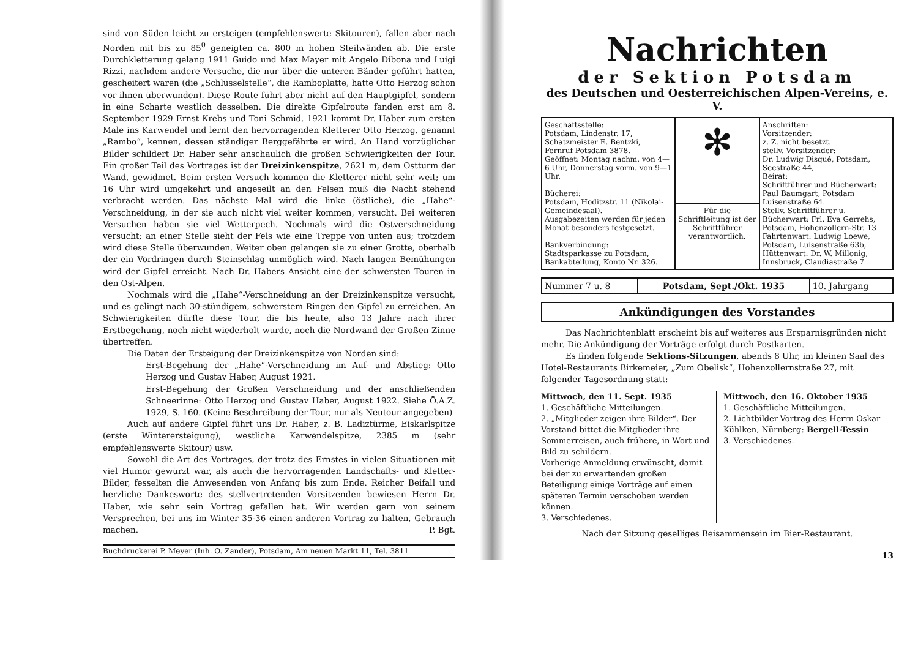sind von Süden leicht zu ersteigen (empfehlenswerte Skitouren), fallen aber nach Norden mit bis zu 85<sup>0</sup> geneigten ca. 800 m hohen Steilwänden ab. Die erste Durchkletterung gelang 1911 Guido und Max Mayer mit Angelo Dibona und Luigi Rizzi, nachdem andere Versuche, die nur über die unteren Bänder geführt hatten, gescheitert waren (die „Schlüsselstelle“, die Ramboplatte, hatte Otto Herzog schon vor ihnen überwunden). Diese Route führt aber nicht auf den Hauptgipfel, sondern in eine Scharte westlich desselben. Die direkte Gipfelroute fanden erst am 8. September 1929 Ernst Krebs und Toni Schmid. 1921 kommt Dr. Haber zum ersten Male ins Karwendel und lernt den hervorragenden Kletterer Otto Herzog, genannt „Rambo“, kennen, dessen ständiger Berggefährte er wird. An Hand vorzüglicher Bilder schildert Dr. Haber sehr anschaulich die großen Schwierigkeiten der Tour. Ein großer Teil des Vortrages ist der Dreizinkenspitze, 2621 m, dem Ostturm der Wand, gewidmet. Beim ersten Versuch kommen die Kletterer nicht sehr weit; um 16 Uhr wird umgekehrt und angeseilt an den Felsen muß die Nacht stehend verbracht werden. Das nächste Mal wird die linke (östliche), die „Hahe“-Verschneidung, in der sie auch nicht viel weiter kommen, versucht. Bei weiteren Versuchen haben sie viel Wetterpech. Nochmals wird die Ostverschneidung versucht; an einer Stelle sieht der Fels wie eine Treppe von unten aus; trotzdem wird diese Stelle überwunden. Weiter oben gelangen sie zu einer Grotte, oberhalb der ein Vordringen durch Steinschlag unmöglich wird. Nach langen Bemühungen wird der Gipfel erreicht. Nach Dr. Habers Ansicht eine der schwersten Touren in den Ost-Alpen.
Nochmals wird die „Hahe“-Verschneidung an der Dreizinkenspitze versucht, und es gelingt nach 30-stündigem, schwerstem Ringen den Gipfel zu erreichen. An Schwierigkeiten dürfte diese Tour, die bis heute, also 13 Jahre nach ihrer Erstbegehung, noch nicht wiederholt wurde, noch die Nordwand der Großen Zinne übertreffen.
Die Daten der Ersteigung der Dreizinkenspitze von Norden sind:
Erst-Begehung der „Hahe“-Verschneidung im Auf- und Abstieg: Otto Herzog und Gustav Haber, August 1921.
Erst-Begehung der Großen Verschneidung und der anschließenden Schneerinne: Otto Herzog und Gustav Haber, August 1922. Siehe Ö.A.Z. 1929, S. 160. (Keine Beschreibung der Tour, nur als Neutour angegeben)
Auch auf andere Gipfel führt uns Dr. Haber, z. B. Ladiztürme, Eiskarlspitze (erste Winterersteigung), westliche Karwendelspitze, 2385 m (sehr empfehlenswerte Skitour) usw.
Sowohl die Art des Vortrages, der trotz des Ernstes in vielen Situationen mit viel Humor gewürzt war, als auch die hervorragenden Landschafts- und Kletter-Bilder, fesselten die Anwesenden von Anfang bis zum Ende. Reicher Beifall und herzliche Dankesworte des stellvertretenden Vorsitzenden bewiesen Herrn Dr. Haber, wie sehr sein Vortrag gefallen hat. Wir werden gern von seinem Versprechen, bei uns im Winter 35-36 einen anderen Vortrag zu halten, Gebrauch machen. P. Bgt.
Buchdruckerei P. Meyer (Inh. O. Zander), Potsdam, Am neuen Markt 11, Tel. 3811
Nachrichten
der Sektion Potsdam
des Deutschen und Oesterreichischen Alpen-Vereins, e. V.
| Geschäftsstelle: Potsdam, Lindenstr. 17, Schatzmeister E. Bentzki, Fernruf Potsdam 3878. Geöffnet: Montag nachm. von 4—6 Uhr, Donnerstag vorm. von 9—1 Uhr. Bücherei: Potsdam, Hoditzstr. 11 (Nikolai-Gemeindesaal). Ausgabezeiten werden für jeden Monat besonders festgesetzt. Bankverbindung: Stadtsparkasse zu Potsdam, Bankabteilung, Konto Nr. 326. | ✻ | Anschriften: Vorsitzender: z. Z. nicht besetzt. stellv. Vorsitzender: Dr. Ludwig Disqué, Potsdam, Seestraße 44, Beirat: Schriftführer und Bücherwart: Paul Baumgart, Potsdam Luisenstraße 64. Stellv. Schriftführer u. Bücherwart: Frl. Eva Gerrehs, Potsdam, Hohenzollern-Str. 13 Fahrtenwart: Ludwig Loewe, Potsdam, Luisenstraße 63b, Hüttenwart: Dr. W. Millonig, Innsbruck, Claudiastraße 7 |
| | Für die Schriftleitung ist der Schriftführer verantwortlich. | |
| Nummer 7 u. 8 | Potsdam, Sept./Okt. 1935 | 10. Jahrgang |
Ankündigungen des Vorstandes
Das Nachrichtenblatt erscheint bis auf weiteres aus Ersparnisgründen nicht mehr. Die Ankündigung der Vorträge erfolgt durch Postkarten.
Es finden folgende Sektions-Sitzungen, abends 8 Uhr, im kleinen Saal des Hotel-Restaurants Birkemeier, „Zum Obelisk“, Hohenzollernstraße 27, mit folgender Tagesordnung statt:
Mittwoch, den 11. Sept. 1935
1. Geschäftliche Mitteilungen.
2. „Mitglieder zeigen ihre Bilder“. Der Vorstand bittet die Mitglieder ihre Sommerreisen, auch frühere, in Wort und Bild zu schildern.
Vorherige Anmeldung erwünscht, damit bei der zu erwartenden großen Beteiligung einige Vorträge auf einen späteren Termin verschoben werden können.
3. Verschiedenes.
Mittwoch, den 16. Oktober 1935
1. Geschäftliche Mitteilungen.
2. Lichtbilder-Vortrag des Herrn Oskar Kühlken, Nürnberg: Bergell-Tessin
3. Verschiedenes.
Nach der Sitzung geselliges Beisammensein im Bier-Restaurant.
13